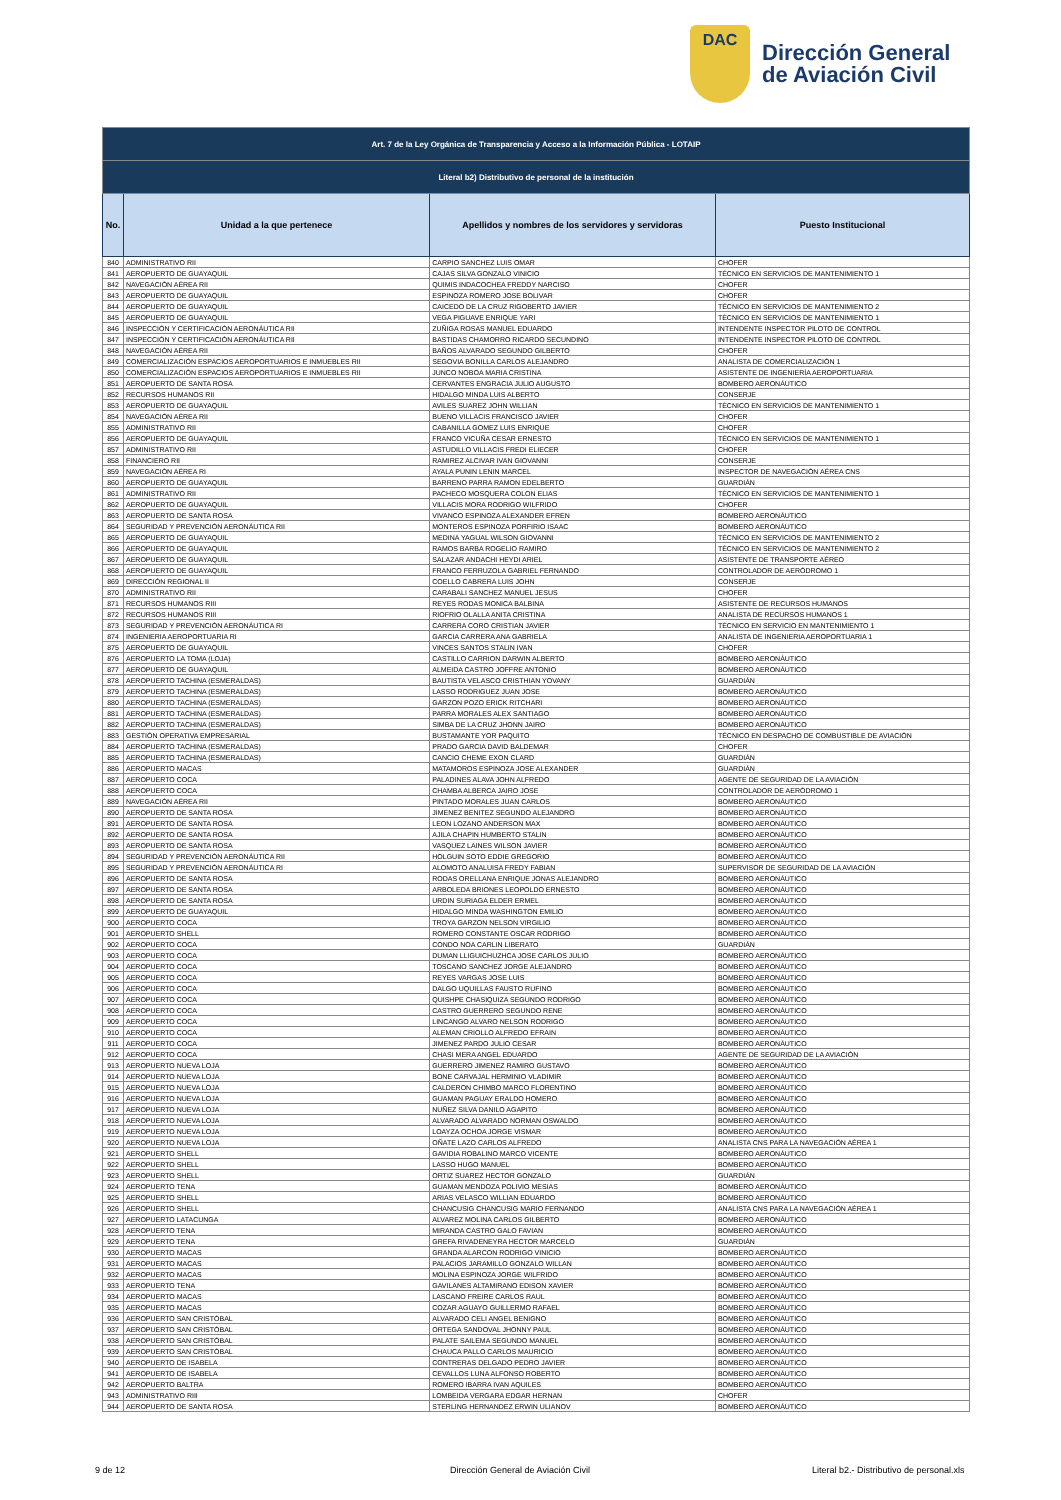DAC
Dirección General
de Aviación Civil
| Art. 7 de la Ley Orgánica de Transparencia y Acceso a la Información Pública - LOTAIP | | | |
| Literal b2) Distributivo de personal de la institución | | | |
| No. | Unidad a la que pertenece | Apellidos y nombres de los servidores y servidoras | Puesto Institucional |
| 840 | ADMINISTRATIVO RII | CARPIO SANCHEZ LUIS OMAR | CHOFER |
| 841 | AEROPUERTO DE GUAYAQUIL | CAJAS SILVA GONZALO VINICIO | TÉCNICO EN SERVICIOS DE MANTENIMIENTO 1 |
| 842 | NAVEGACIÓN AÉREA RII | QUIMIS INDACOCHEA FREDDY NARCISO | CHOFER |
| 843 | AEROPUERTO DE GUAYAQUIL | ESPINOZA ROMERO JOSE BOLIVAR | CHOFER |
| 844 | AEROPUERTO DE GUAYAQUIL | CAICEDO DE LA CRUZ RIGOBERTO JAVIER | TÉCNICO EN SERVICIOS DE MANTENIMIENTO 2 |
| 845 | AEROPUERTO DE GUAYAQUIL | VEGA PIGUAVE ENRIQUE YARI | TÉCNICO EN SERVICIOS DE MANTENIMIENTO 1 |
| 846 | INSPECCIÓN Y CERTIFICACIÓN AERONÁUTICA RII | ZUÑIGA ROSAS MANUEL EDUARDO | INTENDENTE INSPECTOR PILOTO DE CONTROL |
| 847 | INSPECCIÓN Y CERTIFICACIÓN AERONÁUTICA RII | BASTIDAS CHAMORRO RICARDO SECUNDINO | INTENDENTE INSPECTOR PILOTO DE CONTROL |
| 848 | NAVEGACIÓN AÉREA RII | BAÑOS ALVARADO SEGUNDO GILBERTO | CHOFER |
| 849 | COMERCIALIZACIÓN ESPACIOS AEROPORTUARIOS E INMUEBLES RII | SEGOVIA BONILLA CARLOS ALEJANDRO | ANALISTA DE COMERCIALIZACIÓN 1 |
| 850 | COMERCIALIZACIÓN ESPACIOS AEROPORTUARIOS E INMUEBLES RII | JUNCO NOBOA MARIA CRISTINA | ASISTENTE DE INGENIERÍA AEROPORTUARIA |
| 851 | AEROPUERTO DE SANTA ROSA | CERVANTES ENGRACIA JULIO AUGUSTO | BOMBERO AERONÁUTICO |
| 852 | RECURSOS HUMANOS RII | HIDALGO MINDA LUIS ALBERTO | CONSERJE |
| 853 | AEROPUERTO DE GUAYAQUIL | AVILES SUAREZ JOHN WILLIAN | TÉCNICO EN SERVICIOS DE MANTENIMIENTO 1 |
| 854 | NAVEGACIÓN AÉREA RII | BUENO VILLACIS FRANCISCO JAVIER | CHOFER |
| 855 | ADMINISTRATIVO RII | CABANILLA GOMEZ LUIS ENRIQUE | CHOFER |
| 856 | AEROPUERTO DE GUAYAQUIL | FRANCO VICUÑA CESAR ERNESTO | TÉCNICO EN SERVICIOS DE MANTENIMIENTO 1 |
| 857 | ADMINISTRATIVO RII | ASTUDILLO VILLACIS FREDI ELIECER | CHOFER |
| 858 | FINANCIERO RII | RAMIREZ ALCIVAR IVAN GIOVANNI | CONSERJE |
| 859 | NAVEGACIÓN AÉREA RI | AYALA PUNIN LENIN MARCEL | INSPECTOR DE NAVEGACIÓN AÉREA CNS |
| 860 | AEROPUERTO DE GUAYAQUIL | BARRENO PARRA RAMON EDELBERTO | GUARDIÁN |
| 861 | ADMINISTRATIVO RII | PACHECO MOSQUERA COLON ELIAS | TÉCNICO EN SERVICIOS DE MANTENIMIENTO 1 |
| 862 | AEROPUERTO DE GUAYAQUIL | VILLACIS MORA RODRIGO WILFRIDO | CHOFER |
| 863 | AEROPUERTO DE SANTA ROSA | VIVANCO ESPINOZA ALEXANDER EFREN | BOMBERO AERONÁUTICO |
| 864 | SEGURIDAD Y PREVENCIÓN AERONÁUTICA RII | MONTEROS ESPINOZA PORFIRIO ISAAC | BOMBERO AERONÁUTICO |
| 865 | AEROPUERTO DE GUAYAQUIL | MEDINA YAGUAL WILSON GIOVANNI | TÉCNICO EN SERVICIOS DE MANTENIMIENTO 2 |
| 866 | AEROPUERTO DE GUAYAQUIL | RAMOS BARBA ROGELIO RAMIRO | TÉCNICO EN SERVICIOS DE MANTENIMIENTO 2 |
| 867 | AEROPUERTO DE GUAYAQUIL | SALAZAR ANDACHI HEYDI ARIEL | ASISTENTE DE TRANSPORTE AÉREO |
| 868 | AEROPUERTO DE GUAYAQUIL | FRANCO FERRUZOLA GABRIEL FERNANDO | CONTROLADOR DE AERÓDROMO 1 |
| 869 | DIRECCIÓN REGIONAL II | COELLO CABRERA LUIS JOHN | CONSERJE |
| 870 | ADMINISTRATIVO RII | CARABALI SANCHEZ MANUEL JESUS | CHOFER |
| 871 | RECURSOS HUMANOS RIII | REYES RODAS MONICA BALBINA | ASISTENTE DE RECURSOS HUMANOS |
| 872 | RECURSOS HUMANOS RIII | RIOFRIO OLALLA ANITA CRISTINA | ANALISTA DE RECURSOS HUMANOS 1 |
| 873 | SEGURIDAD Y PREVENCIÓN AERONÁUTICA RI | CARRERA CORO CRISTIAN JAVIER | TÉCNICO EN SERVICIO EN MANTENIMIENTO 1 |
| 874 | INGENIERIA AEROPORTUARIA RI | GARCIA CARRERA ANA GABRIELA | ANALISTA DE INGENIERIA AEROPORTUARIA 1 |
| 875 | AEROPUERTO DE GUAYAQUIL | VINCES SANTOS STALIN IVAN | CHOFER |
| 876 | AEROPUERTO LA TOMA (LOJA) | CASTILLO CARRION DARWIN ALBERTO | BOMBERO AERONÁUTICO |
| 877 | AEROPUERTO DE GUAYAQUIL | ALMEIDA CASTRO JOFFRE ANTONIO | BOMBERO AERONÁUTICO |
| 878 | AEROPUERTO TACHINA (ESMERALDAS) | BAUTISTA VELASCO CRISTHIAN YOVANY | GUARDIÁN |
| 879 | AEROPUERTO TACHINA (ESMERALDAS) | LASSO RODRIGUEZ JUAN JOSE | BOMBERO AERONÁUTICO |
| 880 | AEROPUERTO TACHINA (ESMERALDAS) | GARZON POZO ERICK RITCHARI | BOMBERO AERONÁUTICO |
| 881 | AEROPUERTO TACHINA (ESMERALDAS) | PARRA MORALES ALEX SANTIAGO | BOMBERO AERONÁUTICO |
| 882 | AEROPUERTO TACHINA (ESMERALDAS) | SIMBA DE LA CRUZ JHONN JAIRO | BOMBERO AERONÁUTICO |
| 883 | GESTIÓN OPERATIVA EMPRESARIAL | BUSTAMANTE YOR PAQUITO | TÉCNICO EN DESPACHO DE COMBUSTIBLE DE AVIACIÓN |
| 884 | AEROPUERTO TACHINA (ESMERALDAS) | PRADO GARCIA DAVID BALDEMAR | CHOFER |
| 885 | AEROPUERTO TACHINA (ESMERALDAS) | CANCIO CHEME EXON CLARD | GUARDIÁN |
| 886 | AEROPUERTO MACAS | MATAMOROS ESPINOZA JOSE ALEXANDER | GUARDIÁN |
| 887 | AEROPUERTO COCA | PALADINES ALAVA JOHN ALFREDO | AGENTE DE SEGURIDAD DE LA AVIACIÓN |
| 888 | AEROPUERTO COCA | CHAMBA ALBERCA JAIRO JOSE | CONTROLADOR DE AERÓDROMO 1 |
| 889 | NAVEGACIÓN AÉREA RII | PINTADO MORALES JUAN CARLOS | BOMBERO AERONÁUTICO |
| 890 | AEROPUERTO DE SANTA ROSA | JIMENEZ BENITEZ SEGUNDO ALEJANDRO | BOMBERO AERONÁUTICO |
| 891 | AEROPUERTO DE SANTA ROSA | LEON LOZANO ANDERSON MAX | BOMBERO AERONÁUTICO |
| 892 | AEROPUERTO DE SANTA ROSA | AJILA CHAPIN HUMBERTO STALIN | BOMBERO AERONÁUTICO |
| 893 | AEROPUERTO DE SANTA ROSA | VASQUEZ LAINES WILSON JAVIER | BOMBERO AERONÁUTICO |
| 894 | SEGURIDAD Y PREVENCIÓN AERONÁUTICA RII | HOLGUIN SOTO EDDIE GREGORIO | BOMBERO AERONÁUTICO |
| 895 | SEGURIDAD Y PREVENCIÓN AERONÁUTICA RI | ALOMOTO ANALUISA FREDY FABIAN | SUPERVISOR DE SEGURIDAD DE LA AVIACIÓN |
| 896 | AEROPUERTO DE SANTA ROSA | RODAS ORELLANA ENRIQUE JONAS ALEJANDRO | BOMBERO AERONÁUTICO |
| 897 | AEROPUERTO DE SANTA ROSA | ARBOLEDA BRIONES LEOPOLDO ERNESTO | BOMBERO AERONÁUTICO |
| 898 | AEROPUERTO DE SANTA ROSA | URDIN SURIAGA ELDER ERMEL | BOMBERO AERONÁUTICO |
| 899 | AEROPUERTO DE GUAYAQUIL | HIDALGO MINDA WASHINGTON EMILIO | BOMBERO AERONÁUTICO |
| 900 | AEROPUERTO COCA | TROYA GARZON NELSON VIRGILIO | BOMBERO AERONÁUTICO |
| 901 | AEROPUERTO SHELL | ROMERO CONSTANTE OSCAR RODRIGO | BOMBERO AERONÁUTICO |
| 902 | AEROPUERTO COCA | CONDO NOA CARLIN LIBERATO | GUARDIÁN |
| 903 | AEROPUERTO COCA | DUMAN LLIGUICHUZHCA JOSE CARLOS JULIO | BOMBERO AERONÁUTICO |
| 904 | AEROPUERTO COCA | TOSCANO SANCHEZ JORGE ALEJANDRO | BOMBERO AERONÁUTICO |
| 905 | AEROPUERTO COCA | REYES VARGAS JOSE LUIS | BOMBERO AERONÁUTICO |
| 906 | AEROPUERTO COCA | DALGO UQUILLAS FAUSTO RUFINO | BOMBERO AERONÁUTICO |
| 907 | AEROPUERTO COCA | QUISHPE CHASIQUIZA SEGUNDO RODRIGO | BOMBERO AERONÁUTICO |
| 908 | AEROPUERTO COCA | CASTRO GUERRERO SEGUNDO RENE | BOMBERO AERONÁUTICO |
| 909 | AEROPUERTO COCA | LINCANGO ALVARO NELSON RODRIGO | BOMBERO AERONÁUTICO |
| 910 | AEROPUERTO COCA | ALEMAN CRIOLLO ALFREDO EFRAIN | BOMBERO AERONÁUTICO |
| 911 | AEROPUERTO COCA | JIMENEZ PARDO JULIO CESAR | BOMBERO AERONÁUTICO |
| 912 | AEROPUERTO COCA | CHASI MERA ANGEL EDUARDO | AGENTE DE SEGURIDAD DE LA AVIACIÓN |
| 913 | AEROPUERTO NUEVA LOJA | GUERRERO JIMENEZ RAMIRO GUSTAVO | BOMBERO AERONÁUTICO |
| 914 | AEROPUERTO NUEVA LOJA | BONE CARVAJAL HERMINIO VLADIMIR | BOMBERO AERONÁUTICO |
| 915 | AEROPUERTO NUEVA LOJA | CALDERON CHIMBO MARCO FLORENTINO | BOMBERO AERONÁUTICO |
| 916 | AEROPUERTO NUEVA LOJA | GUAMAN PAGUAY ERALDO HOMERO | BOMBERO AERONÁUTICO |
| 917 | AEROPUERTO NUEVA LOJA | NUÑEZ SILVA DANILO AGAPITO | BOMBERO AERONÁUTICO |
| 918 | AEROPUERTO NUEVA LOJA | ALVARADO ALVARADO NORMAN OSWALDO | BOMBERO AERONÁUTICO |
| 919 | AEROPUERTO NUEVA LOJA | LOAYZA OCHOA JORGE VISMAR | BOMBERO AERONÁUTICO |
| 920 | AEROPUERTO NUEVA LOJA | OÑATE LAZO CARLOS ALFREDO | ANALISTA CNS PARA LA NAVEGACIÓN AÉREA 1 |
| 921 | AEROPUERTO SHELL | GAVIDIA ROBALINO MARCO VICENTE | BOMBERO AERONÁUTICO |
| 922 | AEROPUERTO SHELL | LASSO HUGO MANUEL | BOMBERO AERONÁUTICO |
| 923 | AEROPUERTO SHELL | ORTIZ SUAREZ HECTOR GONZALO | GUARDIÁN |
| 924 | AEROPUERTO TENA | GUAMAN MENDOZA POLIVIO MESIAS | BOMBERO AERONÁUTICO |
| 925 | AEROPUERTO SHELL | ARIAS VELASCO WILLIAN EDUARDO | BOMBERO AERONÁUTICO |
| 926 | AEROPUERTO SHELL | CHANCUSIG CHANCUSIG MARIO FERNANDO | ANALISTA CNS PARA LA NAVEGACIÓN AÉREA 1 |
| 927 | AEROPUERTO LATACUNGA | ALVAREZ MOLINA CARLOS GILBERTO | BOMBERO AERONÁUTICO |
| 928 | AEROPUERTO TENA | MIRANDA CASTRO GALO FAVIAN | BOMBERO AERONÁUTICO |
| 929 | AEROPUERTO TENA | GREFA RIVADENEYRA HECTOR MARCELO | GUARDIÁN |
| 930 | AEROPUERTO MACAS | GRANDA ALARCON RODRIGO VINICIO | BOMBERO AERONÁUTICO |
| 931 | AEROPUERTO MACAS | PALACIOS JARAMILLO GONZALO WILLAN | BOMBERO AERONÁUTICO |
| 932 | AEROPUERTO MACAS | MOLINA ESPINOZA JORGE WILFRIDO | BOMBERO AERONÁUTICO |
| 933 | AEROPUERTO TENA | GAVILANES ALTAMIRANO EDISON XAVIER | BOMBERO AERONÁUTICO |
| 934 | AEROPUERTO MACAS | LASCANO FREIRE CARLOS RAUL | BOMBERO AERONÁUTICO |
| 935 | AEROPUERTO MACAS | COZAR AGUAYO GUILLERMO RAFAEL | BOMBERO AERONÁUTICO |
| 936 | AEROPUERTO SAN CRISTÓBAL | ALVARADO CELI ANGEL BENIGNO | BOMBERO AERONÁUTICO |
| 937 | AEROPUERTO SAN CRISTÓBAL | ORTEGA SANDOVAL JHONNY PAUL | BOMBERO AERONÁUTICO |
| 938 | AEROPUERTO SAN CRISTÓBAL | PALATE SAILEMA SEGUNDO MANUEL | BOMBERO AERONÁUTICO |
| 939 | AEROPUERTO SAN CRISTÓBAL | CHAUCA PALLO CARLOS MAURICIO | BOMBERO AERONÁUTICO |
| 940 | AEROPUERTO DE ISABELA | CONTRERAS DELGADO PEDRO JAVIER | BOMBERO AERONÁUTICO |
| 941 | AEROPUERTO DE ISABELA | CEVALLOS LUNA ALFONSO ROBERTO | BOMBERO AERONÁUTICO |
| 942 | AEROPUERTO BALTRA | ROMERO IBARRA IVAN AQUILES | BOMBERO AERONÁUTICO |
| 943 | ADMINISTRATIVO RIII | LOMBEIDA VERGARA EDGAR HERNAN | CHOFER |
| 944 | AEROPUERTO DE SANTA ROSA | STERLING HERNANDEZ ERWIN ULIANOV | BOMBERO AERONÁUTICO |
9 de 12 Dirección General de Aviación Civil Literal b2.- Distributivo de personal.xls